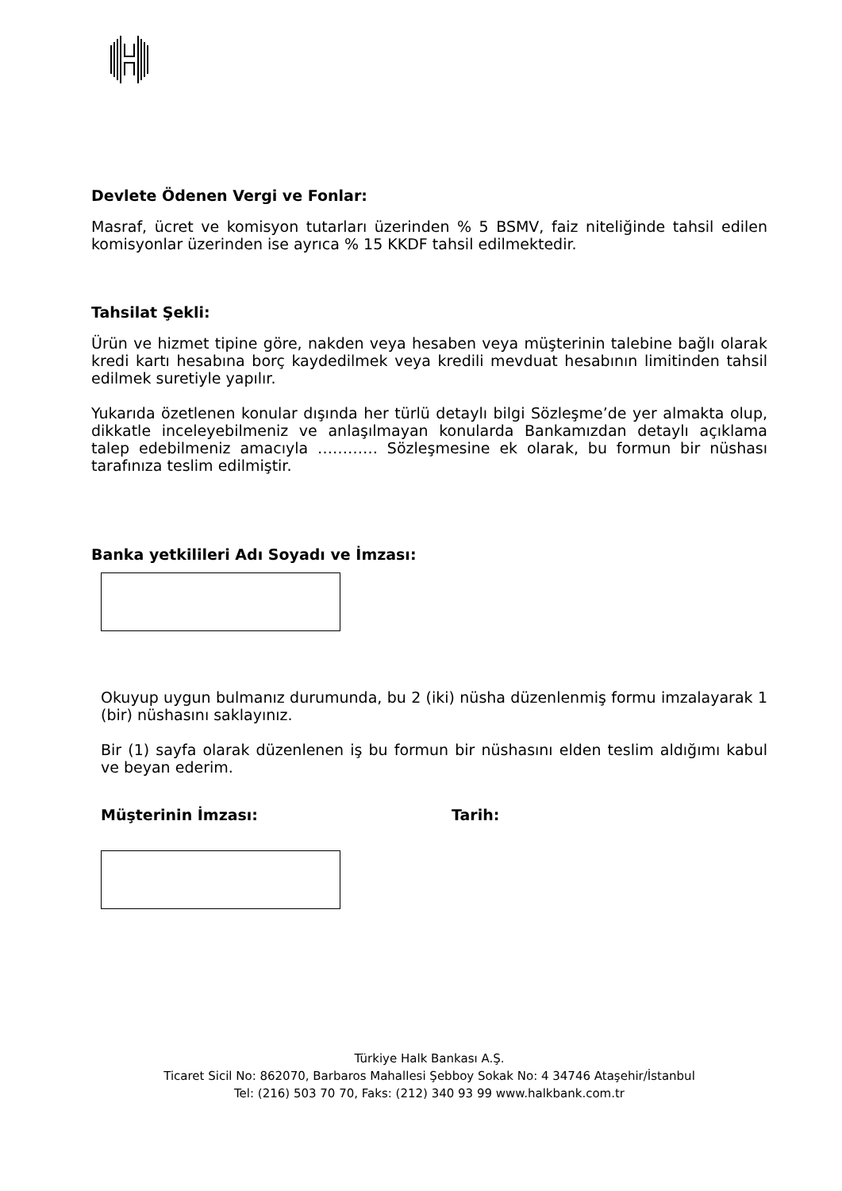Devlete Ödenen Vergi ve Fonlar:
Masraf, ücret ve komisyon tutarları üzerinden % 5 BSMV, faiz niteliğinde tahsil edilen komisyonlar üzerinden ise ayrıca % 15 KKDF tahsil edilmektedir.
Tahsilat Şekli:
Ürün ve hizmet tipine göre, nakden veya hesaben veya müşterinin talebine bağlı olarak kredi kartı hesabına borç kaydedilmek veya kredili mevduat hesabının limitinden tahsil edilmek suretiyle yapılır.
Yukarıda özetlenen konular dışında her türlü detaylı bilgi Sözleşme’de yer almakta olup, dikkatle inceleyebilmeniz ve anlaşılmayan konularda Bankamızdan detaylı açıklama talep edebilmeniz amacıyla ………… Sözleşmesine ek olarak, bu formun bir nüshası tarafınıza teslim edilmiştir.
Banka yetkilileri Adı Soyadı ve İmzası:
Okuyup uygun bulmanız durumunda, bu 2 (iki) nüsha düzenlenmiş formu imzalayarak 1 (bir) nüshasını saklayınız.
Bir (1) sayfa olarak düzenlenen iş bu formun bir nüshasını elden teslim aldığımı kabul ve beyan ederim.
Müşterinin İmzası: Tarih:
Türkiye Halk Bankası A.Ş.
Ticaret Sicil No: 862070, Barbaros Mahallesi Şebboy Sokak No: 4 34746 Ataşehir/İstanbul
Tel: (216) 503 70 70, Faks: (212) 340 93 99 www.halkbank.com.tr